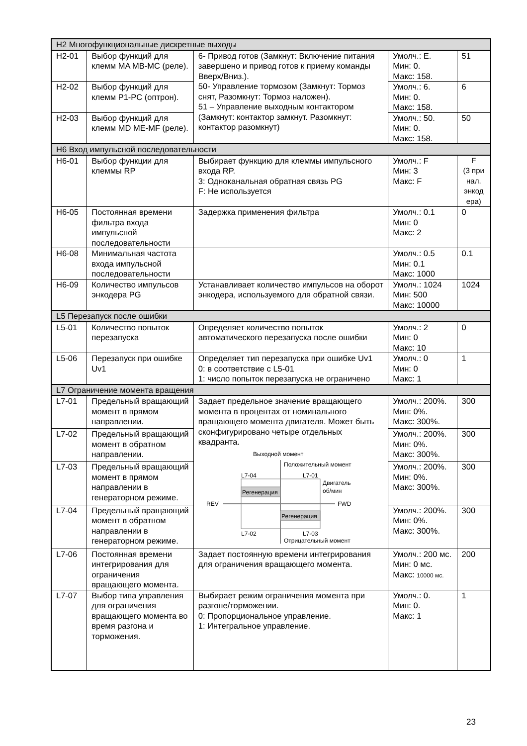| H2 Многофункциональные дискретные выходы | | | | |
| H2-01 | Выбор функций для клемм MA MB-MC (реле). | 6- Привод готов (Замкнут: Включение питания завершено и привод готов к приему команды Вверх/Вниз.). 50- Управление тормозом (Замкнут: Тормоз снят, Разомкнут: Тормоз наложен). 51 – Управление выходным контактором (Замкнут: контактор замкнут. Разомкнут: контактор разомкнут) | Умолч.: E. Мин: 0. Макс: 158. | 51 |
| H2-02 | Выбор функций для клемм P1-PC (оптрон). | | Умолч.: 6. Мин: 0. Макс: 158. | 6 |
| H2-03 | Выбор функций для клемм MD ME-MF (реле). | | Умолч.: 50. Мин: 0. Макс: 158. | 50 |
| H6 Вход импульсной последовательности | | | | |
| H6-01 | Выбор функции для клеммы RP | Выбирает функцию для клеммы импульсного входа RP. 3: Одноканальная обратная связь PG F: Не используется | Умолч.: F Мин: 3 Макс: F | F (3 при нал. энкод ера) |
| H6-05 | Постоянная времени фильтра входа импульсной последовательности | Задержка применения фильтра | Умолч.: 0.1 Мин: 0 Макс: 2 | 0 |
| H6-08 | Минимальная частота входа импульсной последовательности | | Умолч.: 0.5 Мин: 0.1 Макс: 1000 | 0.1 |
| H6-09 | Количество импульсов энкодера PG | Устанавливает количество импульсов на оборот энкодера, используемого для обратной связи. | Умолч.: 1024 Мин: 500 Макс: 10000 | 1024 |
| L5 Перезапуск после ошибки | | | | |
| L5-01 | Количество попыток перезапуска | Определяет количество попыток автоматического перезапуска после ошибки | Умолч.: 2 Мин: 0 Макс: 10 | 0 |
| L5-06 | Перезапуск при ошибке Uv1 | Определяет тип перезапуска при ошибке Uv1 0: в соответствие с L5-01 1: число попыток перезапуска не ограничено | Умолч.: 0 Мин: 0 Макс: 1 | 1 |
| L7 Ограничение момента вращения | | | | |
| L7-01 | Предельный вращающий момент в прямом направлении. | Задает предельное значение вращающего момента в процентах от номинального вращающего момента двигателя. Может быть сконфигурировано четыре отдельных квадранта. Выходной момент Регенерация Регенерация Положительный момент L7-01 L7-04 Двигатель об/мин REV FWD L7-03 L7-02 Отрицательный момент | Умолч.: 200%. Мин: 0%. Макс: 300%. | 300 |
| L7-02 | Предельный вращающий момент в обратном направлении. | | Умолч.: 200%. Мин: 0%. Макс: 300%. | 300 |
| L7-03 | Предельный вращающий момент в прямом направлении в генераторном режиме. | | Умолч.: 200%. Мин: 0%. Макс: 300%. | 300 |
| L7-04 | Предельный вращающий момент в обратном направлении в генераторном режиме. | | Умолч.: 200%. Мин: 0%. Макс: 300%. | 300 |
| L7-06 | Постоянная времени интегрирования для ограничения вращающего момента. | Задает постоянную времени интегрирования для ограничения вращающего момента. | Умолч.: 200 мс. Мин: 0 мс. Макс: 10000 мс. | 200 |
| L7-07 | Выбор типа управления для ограничения вращающего момента во время разгона и торможения. | Выбирает режим ограничения момента при разгоне/торможении. 0: Пропорциональное управление. 1: Интегральное управление. | Умолч.: 0. Мин: 0. Макс: 1 | 1 |
23